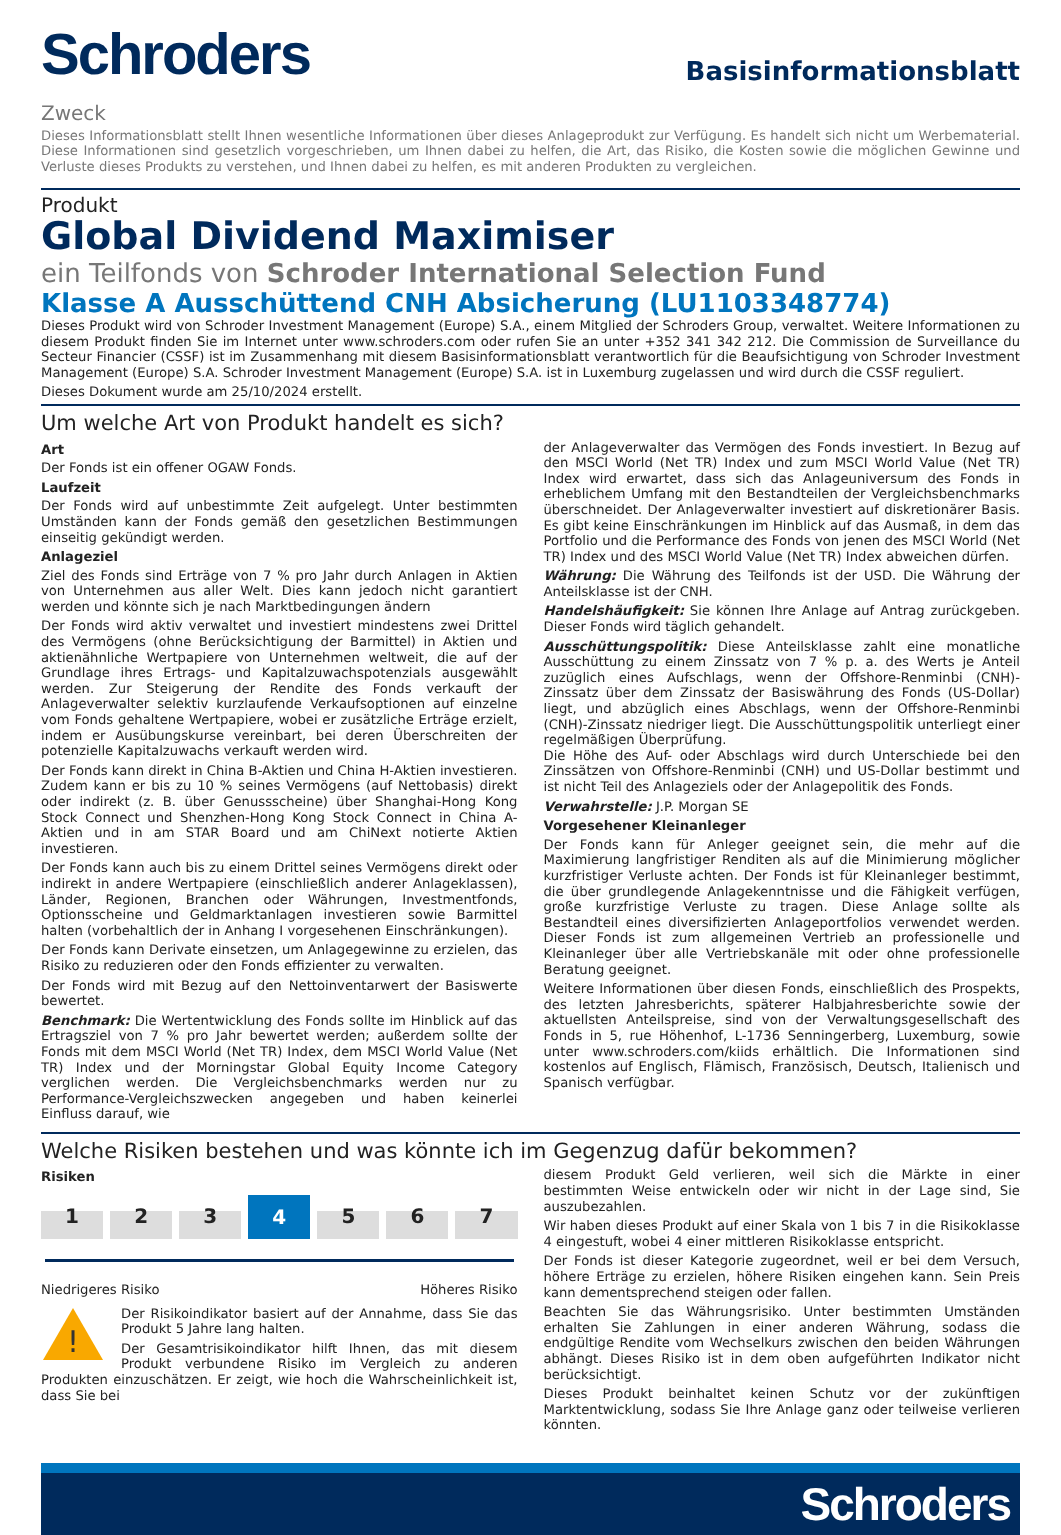Schroders
Basisinformationsblatt
Zweck
Dieses Informationsblatt stellt Ihnen wesentliche Informationen über dieses Anlageprodukt zur Verfügung. Es handelt sich nicht um Werbematerial. Diese Informationen sind gesetzlich vorgeschrieben, um Ihnen dabei zu helfen, die Art, das Risiko, die Kosten sowie die möglichen Gewinne und Verluste dieses Produkts zu verstehen, und Ihnen dabei zu helfen, es mit anderen Produkten zu vergleichen.
Produkt
Global Dividend Maximiser
ein Teilfonds von Schroder International Selection Fund
Klasse A Ausschüttend CNH Absicherung (LU1103348774)
Dieses Produkt wird von Schroder Investment Management (Europe) S.A., einem Mitglied der Schroders Group, verwaltet. Weitere Informationen zu diesem Produkt finden Sie im Internet unter www.schroders.com oder rufen Sie an unter +352 341 342 212. Die Commission de Surveillance du Secteur Financier (CSSF) ist im Zusammenhang mit diesem Basisinformationsblatt verantwortlich für die Beaufsichtigung von Schroder Investment Management (Europe) S.A. Schroder Investment Management (Europe) S.A. ist in Luxemburg zugelassen und wird durch die CSSF reguliert.
Dieses Dokument wurde am 25/10/2024 erstellt.
Um welche Art von Produkt handelt es sich?
Art
Der Fonds ist ein offener OGAW Fonds.
Laufzeit
Der Fonds wird auf unbestimmte Zeit aufgelegt. Unter bestimmten Umständen kann der Fonds gemäß den gesetzlichen Bestimmungen einseitig gekündigt werden.
Anlageziel
Ziel des Fonds sind Erträge von 7 % pro Jahr durch Anlagen in Aktien von Unternehmen aus aller Welt. Dies kann jedoch nicht garantiert werden und könnte sich je nach Marktbedingungen ändern
Der Fonds wird aktiv verwaltet und investiert mindestens zwei Drittel des Vermögens (ohne Berücksichtigung der Barmittel) in Aktien und aktienähnliche Wertpapiere von Unternehmen weltweit, die auf der Grundlage ihres Ertrags- und Kapitalzuwachspotenzials ausgewählt werden. Zur Steigerung der Rendite des Fonds verkauft der Anlageverwalter selektiv kurzlaufende Verkaufsoptionen auf einzelne vom Fonds gehaltene Wertpapiere, wobei er zusätzliche Erträge erzielt, indem er Ausübungskurse vereinbart, bei deren Überschreiten der potenzielle Kapitalzuwachs verkauft werden wird.
Der Fonds kann direkt in China B-Aktien und China H-Aktien investieren. Zudem kann er bis zu 10 % seines Vermögens (auf Nettobasis) direkt oder indirekt (z. B. über Genussscheine) über Shanghai-Hong Kong Stock Connect und Shenzhen-Hong Kong Stock Connect in China A-Aktien und in am STAR Board und am ChiNext notierte Aktien investieren.
Der Fonds kann auch bis zu einem Drittel seines Vermögens direkt oder indirekt in andere Wertpapiere (einschließlich anderer Anlageklassen), Länder, Regionen, Branchen oder Währungen, Investmentfonds, Optionsscheine und Geldmarktanlagen investieren sowie Barmittel halten (vorbehaltlich der in Anhang I vorgesehenen Einschränkungen).
Der Fonds kann Derivate einsetzen, um Anlagegewinne zu erzielen, das Risiko zu reduzieren oder den Fonds effizienter zu verwalten.
Der Fonds wird mit Bezug auf den Nettoinventarwert der Basiswerte bewertet.
Benchmark: Die Wertentwicklung des Fonds sollte im Hinblick auf das Ertragsziel von 7 % pro Jahr bewertet werden; außerdem sollte der Fonds mit dem MSCI World (Net TR) Index, dem MSCI World Value (Net TR) Index und der Morningstar Global Equity Income Category verglichen werden. Die Vergleichsbenchmarks werden nur zu Performance-Vergleichszwecken angegeben und haben keinerlei Einfluss darauf, wie
der Anlageverwalter das Vermögen des Fonds investiert. In Bezug auf den MSCI World (Net TR) Index und zum MSCI World Value (Net TR) Index wird erwartet, dass sich das Anlageuniversum des Fonds in erheblichem Umfang mit den Bestandteilen der Vergleichsbenchmarks überschneidet. Der Anlageverwalter investiert auf diskretionärer Basis. Es gibt keine Einschränkungen im Hinblick auf das Ausmaß, in dem das Portfolio und die Performance des Fonds von jenen des MSCI World (Net TR) Index und des MSCI World Value (Net TR) Index abweichen dürfen.
Währung: Die Währung des Teilfonds ist der USD. Die Währung der Anteilsklasse ist der CNH.
Handelshäufigkeit: Sie können Ihre Anlage auf Antrag zurückgeben. Dieser Fonds wird täglich gehandelt.
Ausschüttungspolitik: Diese Anteilsklasse zahlt eine monatliche Ausschüttung zu einem Zinssatz von 7 % p. a. des Werts je Anteil zuzüglich eines Aufschlags, wenn der Offshore-Renminbi (CNH)-Zinssatz über dem Zinssatz der Basiswährung des Fonds (US-Dollar) liegt, und abzüglich eines Abschlags, wenn der Offshore-Renminbi (CNH)-Zinssatz niedriger liegt. Die Ausschüttungspolitik unterliegt einer regelmäßigen Überprüfung.
Die Höhe des Auf- oder Abschlags wird durch Unterschiede bei den Zinssätzen von Offshore-Renminbi (CNH) und US-Dollar bestimmt und ist nicht Teil des Anlageziels oder der Anlagepolitik des Fonds.
Verwahrstelle: J.P. Morgan SE
Vorgesehener Kleinanleger
Der Fonds kann für Anleger geeignet sein, die mehr auf die Maximierung langfristiger Renditen als auf die Minimierung möglicher kurzfristiger Verluste achten. Der Fonds ist für Kleinanleger bestimmt, die über grundlegende Anlagekenntnisse und die Fähigkeit verfügen, große kurzfristige Verluste zu tragen. Diese Anlage sollte als Bestandteil eines diversifizierten Anlageportfolios verwendet werden. Dieser Fonds ist zum allgemeinen Vertrieb an professionelle und Kleinanleger über alle Vertriebskanäle mit oder ohne professionelle Beratung geeignet.
Weitere Informationen über diesen Fonds, einschließlich des Prospekts, des letzten Jahresberichts, späterer Halbjahresberichte sowie der aktuellsten Anteilspreise, sind von der Verwaltungsgesellschaft des Fonds in 5, rue Höhenhof, L-1736 Senningerberg, Luxemburg, sowie unter www.schroders.com/kiids erhältlich. Die Informationen sind kostenlos auf Englisch, Flämisch, Französisch, Deutsch, Italienisch und Spanisch verfügbar.
Welche Risiken bestehen und was könnte ich im Gegenzug dafür bekommen?
Risiken
1 2 3 4 5 6 7
Niedrigeres Risiko Höheres Risiko
!
Der Risikoindikator basiert auf der Annahme, dass Sie das Produkt 5 Jahre lang halten.
Der Gesamtrisikoindikator hilft Ihnen, das mit diesem Produkt verbundene Risiko im Vergleich zu anderen Produkten einzuschätzen. Er zeigt, wie hoch die Wahrscheinlichkeit ist, dass Sie bei
diesem Produkt Geld verlieren, weil sich die Märkte in einer bestimmten Weise entwickeln oder wir nicht in der Lage sind, Sie auszubezahlen.
Wir haben dieses Produkt auf einer Skala von 1 bis 7 in die Risikoklasse 4 eingestuft, wobei 4 einer mittleren Risikoklasse entspricht.
Der Fonds ist dieser Kategorie zugeordnet, weil er bei dem Versuch, höhere Erträge zu erzielen, höhere Risiken eingehen kann. Sein Preis kann dementsprechend steigen oder fallen.
Beachten Sie das Währungsrisiko. Unter bestimmten Umständen erhalten Sie Zahlungen in einer anderen Währung, sodass die endgültige Rendite vom Wechselkurs zwischen den beiden Währungen abhängt. Dieses Risiko ist in dem oben aufgeführten Indikator nicht berücksichtigt.
Dieses Produkt beinhaltet keinen Schutz vor der zukünftigen Marktentwicklung, sodass Sie Ihre Anlage ganz oder teilweise verlieren könnten.
Schroders